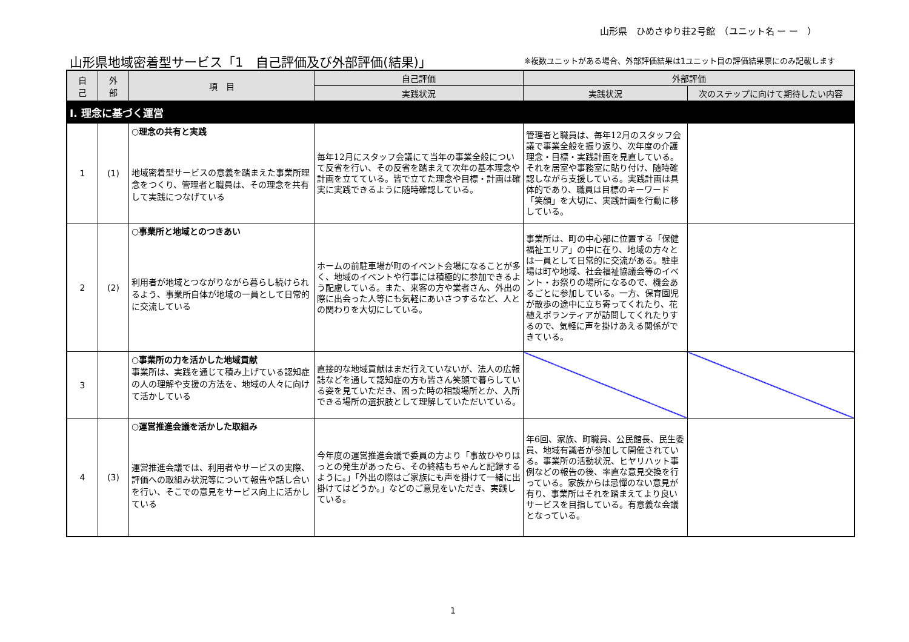山形県　ひめさゆり荘2号館　（ユニット名 ー ー　）
山形県地域密着型サービス「1　自己評価及び外部評価(結果)」
※複数ユニットがある場合、外部評価結果は1ユニット目の評価結果票にのみ記載します
| 自 己 | 外 部 | 項 目 | 自己評価 | 外部評価 | |
| --- | --- | --- | --- | --- | --- |
| | | | 実践状況 | 実践状況 | 次のステップに向けて期待したい内容 |
| Ⅰ. 理念に基づく運営 | | | | | |
| 1 | (1) | ○理念の共有と実践 地域密着型サービスの意義を踏まえた事業所理念をつくり、管理者と職員は、その理念を共有して実践につなげている | 毎年12月にスタッフ会議にて当年の事業全般について反省を行い、その反省を踏まえて次年の基本理念や計画を立てている。皆で立てた理念や目標・計画は確実に実践できるように随時確認している。 | 管理者と職員は、毎年12月のスタッフ会議で事業全般を振り返り、次年度の介護理念・目標・実践計画を見直している。それを居室や事務室に貼り付け、随時確認しながら支援している。実践計画は具体的であり、職員は目標のキーワード「笑顔」を大切に、実践計画を行動に移している。 | |
| 2 | (2) | ○事業所と地域とのつきあい 利用者が地域とつながりながら暮らし続けられるよう、事業所自体が地域の一員として日常的に交流している | ホームの前駐車場が町のイベント会場になることが多く、地域のイベントや行事には積極的に参加できるよう配慮している。また、来客の方や業者さん、外出の際に出会った人等にも気軽にあいさつするなど、人との関わりを大切にしている。 | 事業所は、町の中心部に位置する「保健福祉エリア」の中に在り、地域の方々とは一員として日常的に交流がある。駐車場は町や地域、社会福祉協議会等のイベント・お祭りの場所になるので、機会あるごとに参加している。一方、保育園児が散歩の途中に立ち寄ってくれたり、花植えボランティアが訪問してくれたりするので、気軽に声を掛けあえる関係ができている。 | |
| 3 | | ○事業所の力を活かした地域貢献 事業所は、実践を通じて積み上げている認知症の人の理解や支援の方法を、地域の人々に向けて活かしている | 直接的な地域貢献はまだ行えていないが、法人の広報誌などを通して認知症の方も皆さん笑顔で暮らしている姿を見ていただき、困った時の相談場所とか、入所できる場所の選択肢として理解していただいている。 | | |
| 4 | (3) | ○運営推進会議を活かした取組み 運営推進会議では、利用者やサービスの実際、評価への取組み状況等について報告や話し合いを行い、そこでの意見をサービス向上に活かしている | 今年度の運営推進会議で委員の方より「事故ひやりはっとの発生があったら、その終結もちゃんと記録するように。」「外出の際はご家族にも声を掛けて一緒に出掛けてはどうか。」などのご意見をいただき、実践している。 | 年6回、家族、町職員、公民館長、民生委員、地域有識者が参加して開催されている。事業所の活動状況、ヒヤリハット事例などの報告の後、率直な意見交換を行っている。家族からは忌憚のない意見が有り、事業所はそれを踏まえてより良いサービスを目指している。有意義な会議となっている。 | |
1